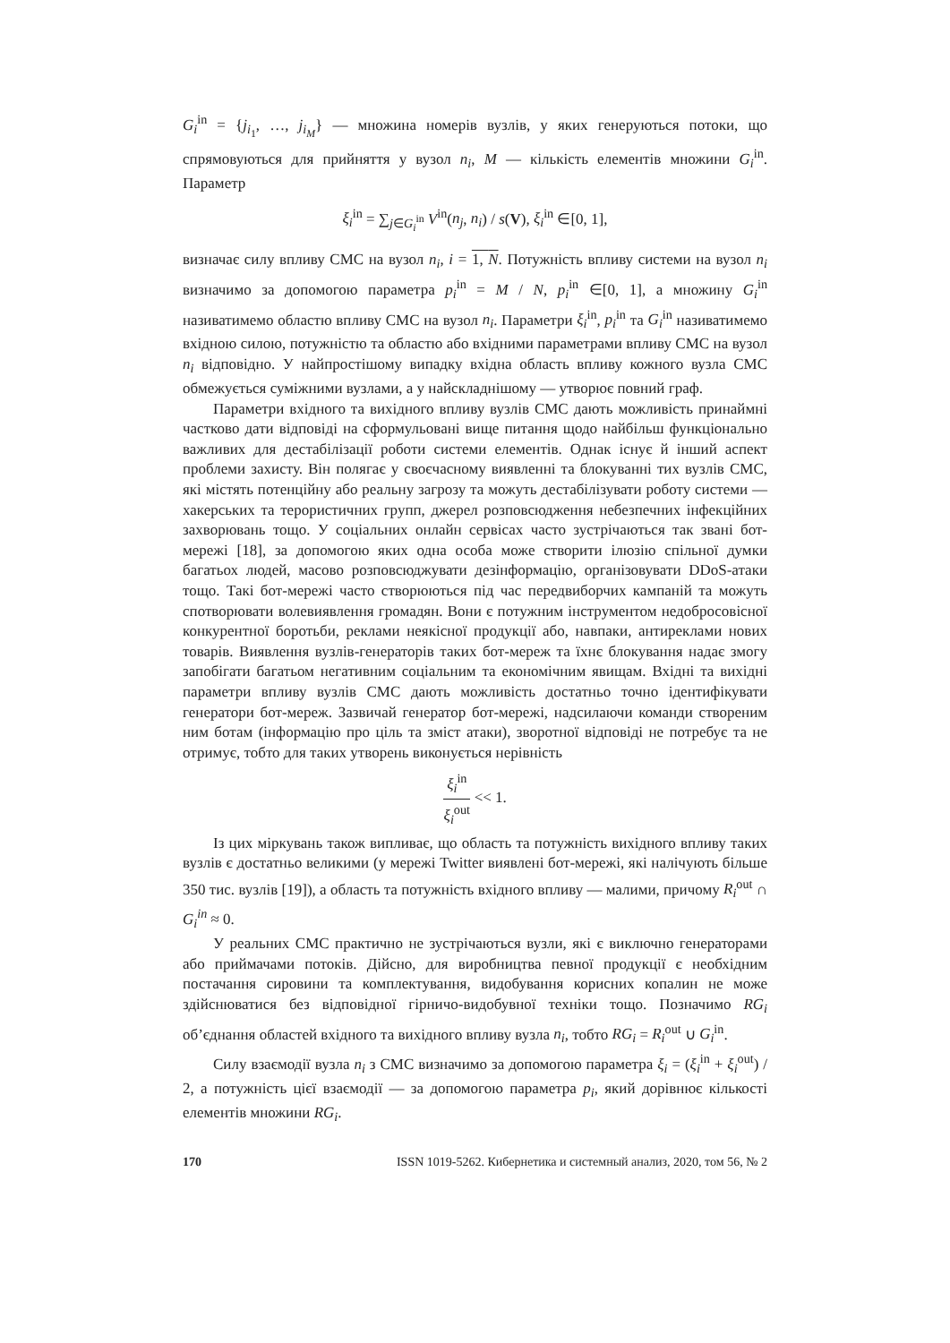G<sub>i</sub><sup>in</sup> = {j<sub>i<sub>1</sub></sub>, …, j<sub>i<sub>M</sub></sub>} — множина номерів вузлів, у яких генеруються потоки, що спрямовуються для прийняття у вузол n<sub>i</sub>, M — кількість елементів множини G<sub>i</sub><sup>in</sup>. Параметр
ξ<sub>i</sub><sup>in</sup> = ∑<sub>j∈G<sub>i</sub><sup>in</sup></sub> V<sup>in</sup>(n<sub>j</sub>, n<sub>i</sub>) / s(V), ξ<sub>i</sub><sup>in</sup> ∈[0, 1],
визначає силу впливу СМС на вузол n<sub>i</sub>, i = 1, N. Потужність впливу системи на вузол n<sub>i</sub> визначимо за допомогою параметра p<sub>i</sub><sup>in</sup> = M / N, p<sub>i</sub><sup>in</sup> ∈[0, 1], а множину G<sub>i</sub><sup>in</sup> називатимемо областю впливу СМС на вузол n<sub>i</sub>. Параметри ξ<sub>i</sub><sup>in</sup>, p<sub>i</sub><sup>in</sup> та G<sub>i</sub><sup>in</sup> називатимемо вхідною силою, потужністю та областю або вхідними параметрами впливу СМС на вузол n<sub>i</sub> відповідно. У найпростішому випадку вхідна область впливу кожного вузла СМС обмежується суміжними вузлами, а у найскладнішому — утворює повний граф.
Параметри вхідного та вихідного впливу вузлів СМС дають можливість принаймні частково дати відповіді на сформульовані вище питання щодо найбільш функціонально важливих для дестабілізації роботи системи елементів. Однак існує й інший аспект проблеми захисту. Він полягає у своєчасному виявленні та блокуванні тих вузлів СМС, які містять потенційну або реальну загрозу та можуть дестабілізувати роботу системи — хакерських та терористичних групп, джерел розповсюдження небезпечних інфекційних захворювань тощо. У соціальних онлайн сервісах часто зустрічаються так звані бот-мережі [18], за допомогою яких одна особа може створити ілюзію спільної думки багатьох людей, масово розповсюджувати дезінформацію, організовувати DDoS-атаки тощо. Такі бот-мережі часто створюються під час передвиборчих кампаній та можуть спотворювати волевиявлення громадян. Вони є потужним інструментом недобросовісної конкурентної боротьби, реклами неякісної продукції або, навпаки, антиреклами нових товарів. Виявлення вузлів-генераторів таких бот-мереж та їхнє блокування надає змогу запобігати багатьом негативним соціальним та економічним явищам. Вхідні та вихідні параметри впливу вузлів СМС дають можливість достатньо точно ідентифікувати генератори бот-мереж. Зазвичай генератор бот-мережі, надсилаючи команди створеним ним ботам (інформацію про ціль та зміст атаки), зворотної відповіді не потребує та не отримує, тобто для таких утворень виконується нерівність
ξ<sub>i</sub><sup>in</sup> ξ<sub>i</sub><sup>out</sup> << 1.
Із цих міркувань також випливає, що область та потужність вихідного впливу таких вузлів є достатньо великими (у мережі Twitter виявлені бот-мережі, які налічують більше 350 тис. вузлів [19]), а область та потужність вхідного впливу — малими, причому R<sub>i</sub><sup>out</sup> ∩ G<sub>i</sub><sup>in</sup> ≈ 0.
У реальних СМС практично не зустрічаються вузли, які є виключно генераторами або приймачами потоків. Дійсно, для виробництва певної продукції є необхідним постачання сировини та комплектування, видобування корисних копалин не може здійснюватися без відповідної гірничо-видобувної техніки тощо. Позначимо RG<sub>i</sub> об’єднання областей вхідного та вихідного впливу вузла n<sub>i</sub>, тобто RG<sub>i</sub> = R<sub>i</sub><sup>out</sup> ∪ G<sub>i</sub><sup>in</sup>.
Силу взаємодії вузла n<sub>i</sub> з СМС визначимо за допомогою параметра ξ<sub>i</sub> = (ξ<sub>i</sub><sup>in</sup> + ξ<sub>i</sub><sup>out</sup>) / 2, а потужність цієї взаємодії — за допомогою параметра p<sub>i</sub>, який дорівнює кількості елементів множини RG<sub>i</sub>.
170 ISSN 1019-5262. Кибернетика и системный анализ, 2020, том 56, № 2